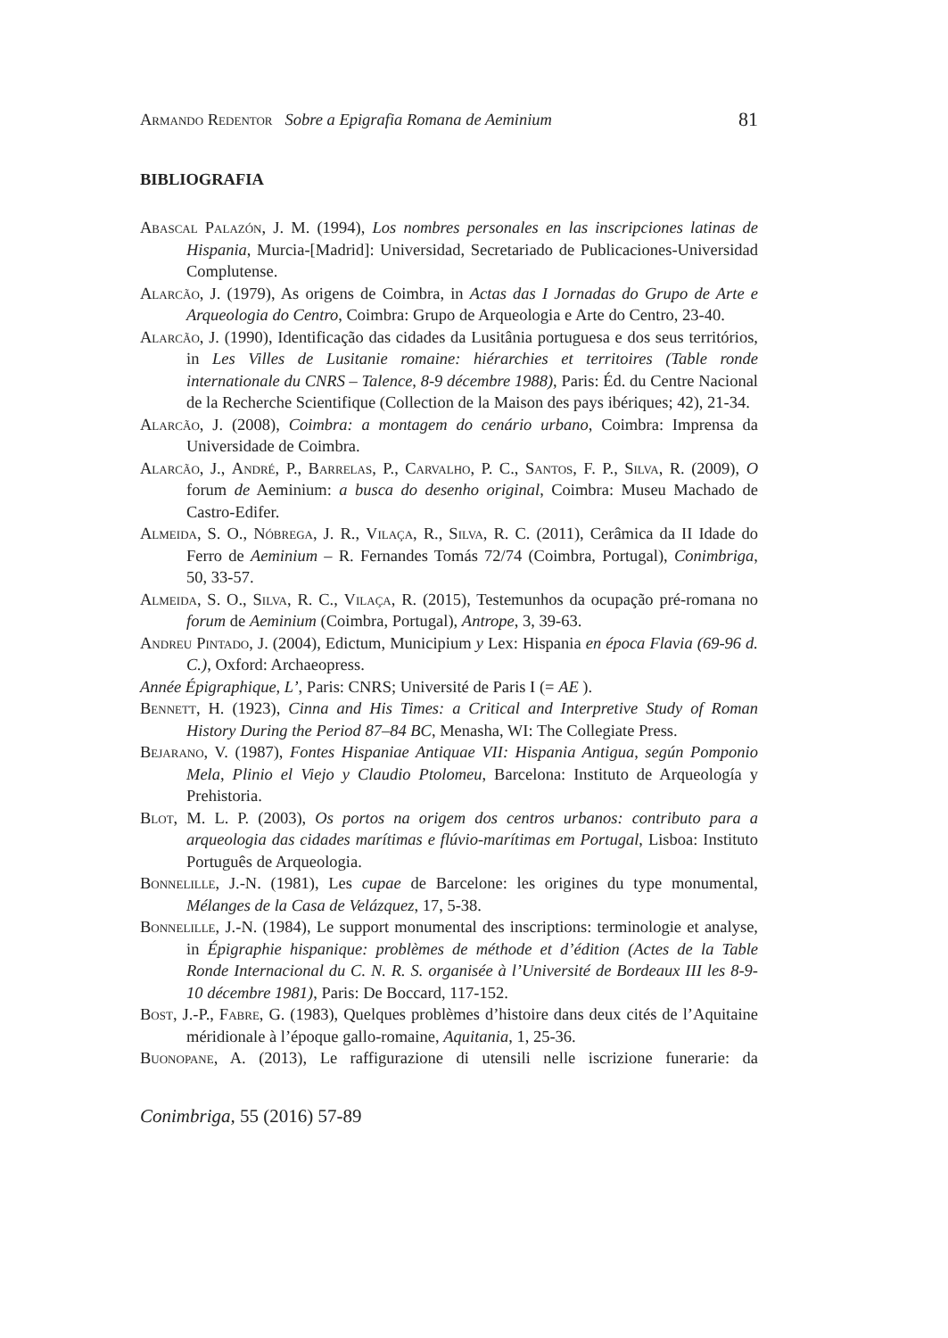Armando Redentor Sobre a Epigrafia Romana de Aeminium 81
BIBLIOGRAFIA
Abascal Palazón, J. M. (1994), Los nombres personales en las inscripciones latinas de Hispania, Murcia-[Madrid]: Universidad, Secretariado de Publicaciones-Universidad Complutense.
Alarcão, J. (1979), As origens de Coimbra, in Actas das I Jornadas do Grupo de Arte e Arqueologia do Centro, Coimbra: Grupo de Arqueologia e Arte do Centro, 23-40.
Alarcão, J. (1990), Identificação das cidades da Lusitânia portuguesa e dos seus territórios, in Les Villes de Lusitanie romaine: hiérarchies et territoires (Table ronde internationale du CNRS – Talence, 8-9 décembre 1988), Paris: Éd. du Centre Nacional de la Recherche Scientifique (Collection de la Maison des pays ibériques; 42), 21-34.
Alarcão, J. (2008), Coimbra: a montagem do cenário urbano, Coimbra: Imprensa da Universidade de Coimbra.
Alarcão, J., André, P., Barrelas, P., Carvalho, P. C., Santos, F. P., Silva, R. (2009), O forum de Aeminium: a busca do desenho original, Coimbra: Museu Machado de Castro-Edifer.
Almeida, S. O., Nóbrega, J. R., Vilaça, R., Silva, R. C. (2011), Cerâmica da II Idade do Ferro de Aeminium – R. Fernandes Tomás 72/74 (Coimbra, Portugal), Conimbriga, 50, 33-57.
Almeida, S. O., Silva, R. C., Vilaça, R. (2015), Testemunhos da ocupação pré-romana no forum de Aeminium (Coimbra, Portugal), Antrope, 3, 39-63.
Andreu Pintado, J. (2004), Edictum, Municipium y Lex: Hispania en época Flavia (69-96 d. C.), Oxford: Archaeopress.
Année Épigraphique, L’, Paris: CNRS; Université de Paris I (= AE ).
Bennett, H. (1923), Cinna and His Times: a Critical and Interpretive Study of Roman History During the Period 87–84 BC, Menasha, WI: The Collegiate Press.
Bejarano, V. (1987), Fontes Hispaniae Antiquae VII: Hispania Antigua, según Pomponio Mela, Plinio el Viejo y Claudio Ptolomeu, Barcelona: Instituto de Arqueología y Prehistoria.
Blot, M. L. P. (2003), Os portos na origem dos centros urbanos: contributo para a arqueologia das cidades marítimas e flúvio-marítimas em Portugal, Lisboa: Instituto Português de Arqueologia.
Bonnelille, J.-N. (1981), Les cupae de Barcelone: les origines du type monumental, Mélanges de la Casa de Velázquez, 17, 5-38.
Bonnelille, J.-N. (1984), Le support monumental des inscriptions: terminologie et analyse, in Épigraphie hispanique: problèmes de méthode et d’édition (Actes de la Table Ronde Internacional du C. N. R. S. organisée à l’Université de Bordeaux III les 8-9-10 décembre 1981), Paris: De Boccard, 117-152.
Bost, J.-P., Fabre, G. (1983), Quelques problèmes d’histoire dans deux cités de l’Aquitaine méridionale à l’époque gallo-romaine, Aquitania, 1, 25-36.
Buonopane, A. (2013), Le raffigurazione di utensili nelle iscrizione funerarie: da
Conimbriga, 55 (2016) 57-89